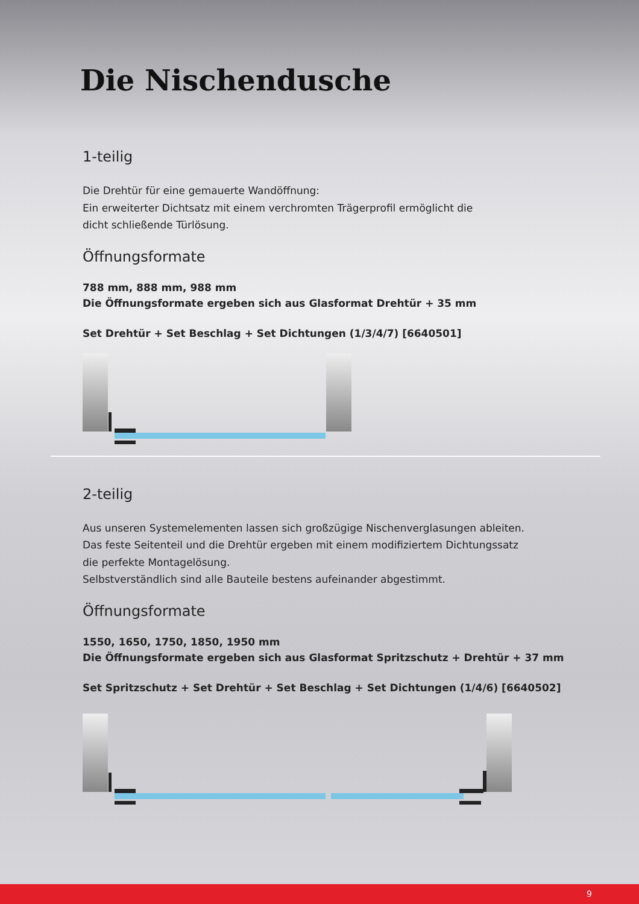Die Nischendusche
1-teilig
Die Drehtür für eine gemauerte Wandöffnung:
Ein erweiterter Dichtsatz mit einem verchromten Trägerprofil ermöglicht die
dicht schließende Türlösung.
Öffnungsformate
788 mm, 888 mm, 988 mm
Die Öffnungsformate ergeben sich aus Glasformat Drehtür + 35 mm
Set Drehtür + Set Beschlag + Set Dichtungen (1/3/4/7) [6640501]
2-teilig
Aus unseren Systemelementen lassen sich großzügige Nischenverglasungen ableiten.
Das feste Seitenteil und die Drehtür ergeben mit einem modifiziertem Dichtungssatz
die perfekte Montagelösung.
Selbstverständlich sind alle Bauteile bestens aufeinander abgestimmt.
Öffnungsformate
1550, 1650, 1750, 1850, 1950 mm
Die Öffnungsformate ergeben sich aus Glasformat Spritzschutz + Drehtür + 37 mm
Set Spritzschutz + Set Drehtür + Set Beschlag + Set Dichtungen (1/4/6) [6640502]
9